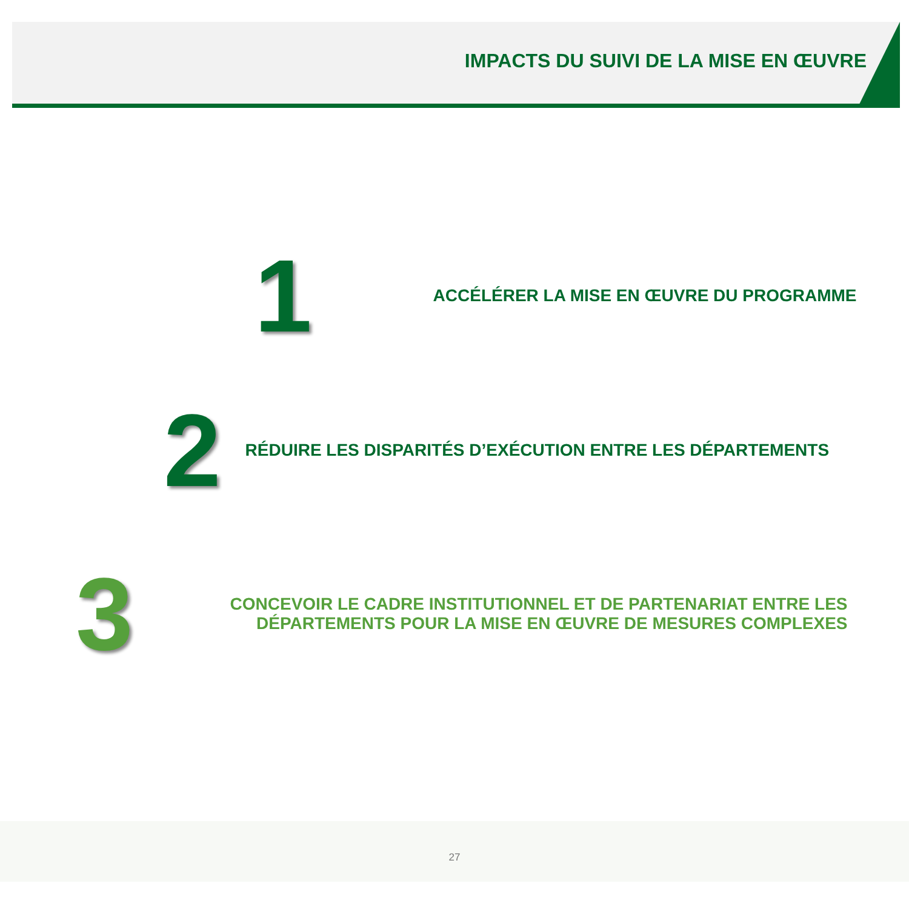IMPACTS DU SUIVI DE LA MISE EN ŒUVRE
1
ACCÉLÉRER LA MISE EN ŒUVRE DU PROGRAMME
2
RÉDUIRE LES DISPARITÉS D’EXÉCUTION ENTRE LES DÉPARTEMENTS
3
CONCEVOIR LE CADRE INSTITUTIONNEL ET DE PARTENARIAT ENTRE LES
DÉPARTEMENTS POUR LA MISE EN ŒUVRE DE MESURES COMPLEXES
27